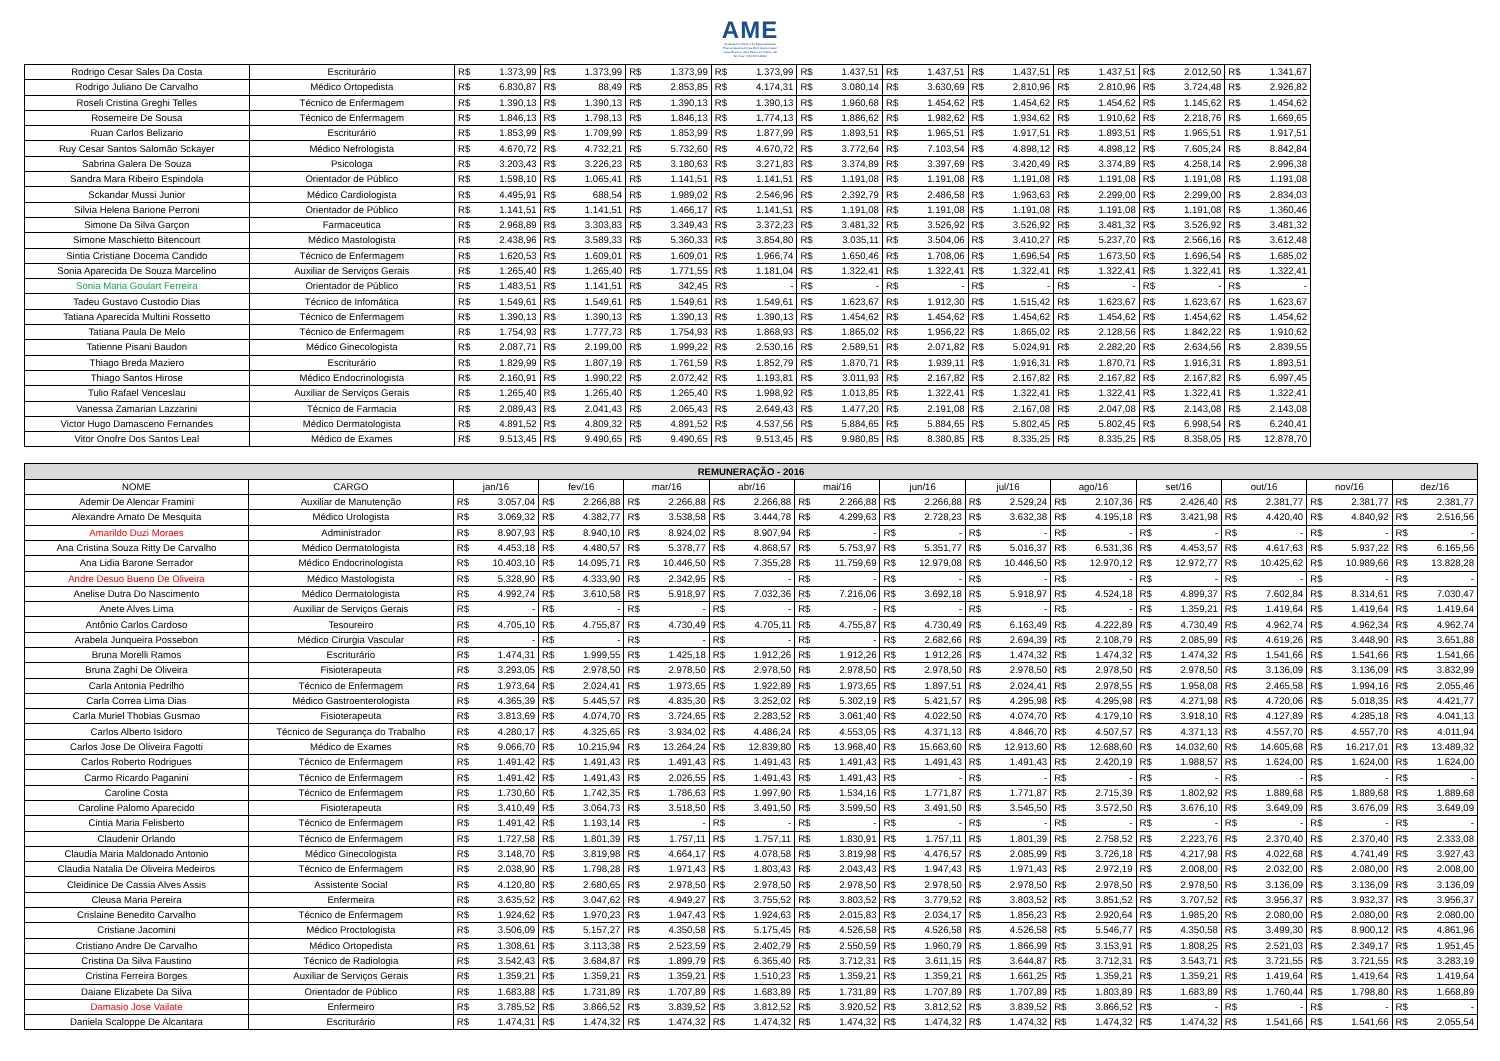AME
Ambulatório Médico de Especialidades
"Eliana Natalina Zonta Merli Giantomassi"
Casa Branca - Rua Pedro de Toledo, 48
Tel / Fax: (19) 3671-8000
| Rodrigo Cesar Sales Da Costa | Escriturário | R$ | 1.373,99 | R$ | 1.373,99 | R$ | 1.373,99 | R$ | 1.373,99 | R$ | 1.437,51 | R$ | 1.437,51 | R$ | 1.437,51 | R$ | 1.437,51 | R$ | 2.012,50 | R$ | 1.341,67 |
| Rodrigo Juliano De Carvalho | Médico Ortopedista | R$ | 6.830,87 | R$ | 88,49 | R$ | 2.853,85 | R$ | 4.174,31 | R$ | 3.080,14 | R$ | 3.630,69 | R$ | 2.810,96 | R$ | 2.810,96 | R$ | 3.724,48 | R$ | 2.926,82 |
| Roseli Cristina Greghi Telles | Técnico de Enfermagem | R$ | 1.390,13 | R$ | 1.390,13 | R$ | 1.390,13 | R$ | 1.390,13 | R$ | 1.960,68 | R$ | 1.454,62 | R$ | 1.454,62 | R$ | 1.454,62 | R$ | 1.145,62 | R$ | 1.454,62 |
| Rosemeire De Sousa | Técnico de Enfermagem | R$ | 1.846,13 | R$ | 1.798,13 | R$ | 1.846,13 | R$ | 1.774,13 | R$ | 1.886,62 | R$ | 1.982,62 | R$ | 1.934,62 | R$ | 1.910,62 | R$ | 2.218,76 | R$ | 1.669,65 |
| Ruan Carlos Belizario | Escriturário | R$ | 1.853,99 | R$ | 1.709,99 | R$ | 1.853,99 | R$ | 1.877,99 | R$ | 1.893,51 | R$ | 1.965,51 | R$ | 1.917,51 | R$ | 1.893,51 | R$ | 1.965,51 | R$ | 1.917,51 |
| Ruy Cesar Santos Salomão Sckayer | Médico Nefrologista | R$ | 4.670,72 | R$ | 4.732,21 | R$ | 5.732,60 | R$ | 4.670,72 | R$ | 3.772,64 | R$ | 7.103,54 | R$ | 4.898,12 | R$ | 4.898,12 | R$ | 7.605,24 | R$ | 8.842,84 |
| Sabrina Galera De Souza | Psicologa | R$ | 3.203,43 | R$ | 3.226,23 | R$ | 3.180,63 | R$ | 3.271,83 | R$ | 3.374,89 | R$ | 3.397,69 | R$ | 3.420,49 | R$ | 3.374,89 | R$ | 4.258,14 | R$ | 2.996,38 |
| Sandra Mara Ribeiro Espindola | Orientador de Público | R$ | 1.598,10 | R$ | 1.065,41 | R$ | 1.141,51 | R$ | 1.141,51 | R$ | 1.191,08 | R$ | 1.191,08 | R$ | 1.191,08 | R$ | 1.191,08 | R$ | 1.191,08 | R$ | 1.191,08 |
| Sckandar Mussi Junior | Médico Cardiologista | R$ | 4.495,91 | R$ | 688,54 | R$ | 1.989,02 | R$ | 2.546,96 | R$ | 2.392,79 | R$ | 2.486,58 | R$ | 1.963,63 | R$ | 2.299,00 | R$ | 2.299,00 | R$ | 2.834,03 |
| Silvia Helena Barione Perroni | Orientador de Público | R$ | 1.141,51 | R$ | 1.141,51 | R$ | 1.466,17 | R$ | 1.141,51 | R$ | 1.191,08 | R$ | 1.191,08 | R$ | 1.191,08 | R$ | 1.191,08 | R$ | 1.191,08 | R$ | 1.360,46 |
| Simone Da Silva Garçon | Farmaceutica | R$ | 2.968,89 | R$ | 3.303,83 | R$ | 3.349,43 | R$ | 3.372,23 | R$ | 3.481,32 | R$ | 3.526,92 | R$ | 3.526,92 | R$ | 3.481,32 | R$ | 3.526,92 | R$ | 3.481,32 |
| Simone Maschietto Bitencourt | Médico Mastologista | R$ | 2.438,96 | R$ | 3.589,33 | R$ | 5.360,33 | R$ | 3.854,80 | R$ | 3.035,11 | R$ | 3.504,06 | R$ | 3.410,27 | R$ | 5.237,70 | R$ | 2.566,16 | R$ | 3.612,48 |
| Sintia Cristiane Docema Candido | Técnico de Enfermagem | R$ | 1.620,53 | R$ | 1.609,01 | R$ | 1.609,01 | R$ | 1.966,74 | R$ | 1.650,46 | R$ | 1.708,06 | R$ | 1.696,54 | R$ | 1.673,50 | R$ | 1.696,54 | R$ | 1.685,02 |
| Sonia Aparecida De Souza Marcelino | Auxiliar de Serviços Gerais | R$ | 1.265,40 | R$ | 1.265,40 | R$ | 1.771,55 | R$ | 1.181,04 | R$ | 1.322,41 | R$ | 1.322,41 | R$ | 1.322,41 | R$ | 1.322,41 | R$ | 1.322,41 | R$ | 1.322,41 |
| Sonia Maria Goulart Ferreira | Orientador de Público | R$ | 1.483,51 | R$ | 1.141,51 | R$ | 342,45 | R$ | - | R$ | - | R$ | - | R$ | - | R$ | - | R$ | - | R$ | - |
| Tadeu Gustavo Custodio Dias | Técnico de Infomática | R$ | 1.549,61 | R$ | 1.549,61 | R$ | 1.549,61 | R$ | 1.549,61 | R$ | 1.623,67 | R$ | 1.912,30 | R$ | 1.515,42 | R$ | 1.623,67 | R$ | 1.623,67 | R$ | 1.623,67 |
| Tatiana Aparecida Multini Rossetto | Técnico de Enfermagem | R$ | 1.390,13 | R$ | 1.390,13 | R$ | 1.390,13 | R$ | 1.390,13 | R$ | 1.454,62 | R$ | 1.454,62 | R$ | 1.454,62 | R$ | 1.454,62 | R$ | 1.454,62 | R$ | 1.454,62 |
| Tatiana Paula De Melo | Técnico de Enfermagem | R$ | 1.754,93 | R$ | 1.777,73 | R$ | 1.754,93 | R$ | 1.868,93 | R$ | 1.865,02 | R$ | 1.956,22 | R$ | 1.865,02 | R$ | 2.128,56 | R$ | 1.842,22 | R$ | 1.910,62 |
| Tatienne Pisani Baudon | Médico Ginecologista | R$ | 2.087,71 | R$ | 2.199,00 | R$ | 1.999,22 | R$ | 2.530,16 | R$ | 2.589,51 | R$ | 2.071,82 | R$ | 5.024,91 | R$ | 2.282,20 | R$ | 2.634,56 | R$ | 2.839,55 |
| Thiago Breda Maziero | Escriturário | R$ | 1.829,99 | R$ | 1.807,19 | R$ | 1.761,59 | R$ | 1.852,79 | R$ | 1.870,71 | R$ | 1.939,11 | R$ | 1.916,31 | R$ | 1.870,71 | R$ | 1.916,31 | R$ | 1.893,51 |
| Thiago Santos Hirose | Médico Endocrinologista | R$ | 2.160,91 | R$ | 1.990,22 | R$ | 2.072,42 | R$ | 1.193,81 | R$ | 3.011,93 | R$ | 2.167,82 | R$ | 2.167,82 | R$ | 2.167,82 | R$ | 2.167,82 | R$ | 6.997,45 |
| Tulio Rafael Venceslau | Auxiliar de Serviços Gerais | R$ | 1.265,40 | R$ | 1.265,40 | R$ | 1.265,40 | R$ | 1.998,92 | R$ | 1.013,85 | R$ | 1.322,41 | R$ | 1.322,41 | R$ | 1.322,41 | R$ | 1.322,41 | R$ | 1.322,41 |
| Vanessa Zamarian Lazzarini | Técnico de Farmacia | R$ | 2.089,43 | R$ | 2.041,43 | R$ | 2.065,43 | R$ | 2.649,43 | R$ | 1.477,20 | R$ | 2.191,08 | R$ | 2.167,08 | R$ | 2.047,08 | R$ | 2.143,08 | R$ | 2.143,08 |
| Victor Hugo Damasceno Fernandes | Médico Dermatologista | R$ | 4.891,52 | R$ | 4.809,32 | R$ | 4.891,52 | R$ | 4.537,56 | R$ | 5.884,65 | R$ | 5.884,65 | R$ | 5.802,45 | R$ | 5.802,45 | R$ | 6.998,54 | R$ | 6.240,41 |
| Vitor Onofre Dos Santos Leal | Médico de Exames | R$ | 9.513,45 | R$ | 9.490,65 | R$ | 9.490,65 | R$ | 9.513,45 | R$ | 9.980,85 | R$ | 8.380,85 | R$ | 8.335,25 | R$ | 8.335,25 | R$ | 8.358,05 | R$ | 12.878,70 |
| REMUNERAÇÃO - 2016 | | | | | | | | | | | | | | | | | | | | | | | | | |
| --- | --- | --- | --- | --- | --- | --- | --- | --- | --- | --- | --- | --- | --- | --- | --- | --- | --- | --- | --- | --- | --- | --- | --- | --- | --- |
| NOME | CARGO | jan/16 | | fev/16 | | mar/16 | | abr/16 | | mai/16 | | jun/16 | | jul/16 | | ago/16 | | set/16 | | out/16 | | nov/16 | | dez/16 | |
| Ademir De Alencar Framini | Auxiliar de Manutenção | R$ | 3.057,04 | R$ | 2.266,88 | R$ | 2.266,88 | R$ | 2.266,88 | R$ | 2.266,88 | R$ | 2.266,88 | R$ | 2.529,24 | R$ | 2.107,36 | R$ | 2.426,40 | R$ | 2.381,77 | R$ | 2.381,77 | R$ | 2.381,77 |
| Alexandre Amato De Mesquita | Médico Urologista | R$ | 3.069,32 | R$ | 4.382,77 | R$ | 3.538,58 | R$ | 3.444,78 | R$ | 4.299,63 | R$ | 2.728,23 | R$ | 3.632,38 | R$ | 4.195,18 | R$ | 3.421,98 | R$ | 4.420,40 | R$ | 4.840,92 | R$ | 2.516,56 |
| Amarildo Duzi Moraes | Administrador | R$ | 8.907,93 | R$ | 8.940,10 | R$ | 8.924,02 | R$ | 8.907,94 | R$ | - | R$ | - | R$ | - | R$ | - | R$ | - | R$ | - | R$ | - | R$ | - |
| Ana Cristina Souza Ritty De Carvalho | Médico Dermatologista | R$ | 4.453,18 | R$ | 4.480,57 | R$ | 5.378,77 | R$ | 4.868,57 | R$ | 5.753,97 | R$ | 5.351,77 | R$ | 5.016,37 | R$ | 6.531,36 | R$ | 4.453,57 | R$ | 4.617,63 | R$ | 5.937,22 | R$ | 6.165,56 |
| Ana Lidia Barone Serrador | Médico Endocrinologista | R$ | 10.403,10 | R$ | 14.095,71 | R$ | 10.446,50 | R$ | 7.355,28 | R$ | 11.759,69 | R$ | 12.979,08 | R$ | 10.446,50 | R$ | 12.970,12 | R$ | 12.972,77 | R$ | 10.425,62 | R$ | 10.989,66 | R$ | 13.828,28 |
| Andre Desuo Bueno De Oliveira | Médico Mastologista | R$ | 5.328,90 | R$ | 4.333,90 | R$ | 2.342,95 | R$ | - | R$ | - | R$ | - | R$ | - | R$ | - | R$ | - | R$ | - | R$ | - | R$ | - |
| Anelise Dutra Do Nascimento | Médico Dermatologista | R$ | 4.992,74 | R$ | 3.610,58 | R$ | 5.918,97 | R$ | 7.032,36 | R$ | 7.216,06 | R$ | 3.692,18 | R$ | 5.918,97 | R$ | 4.524,18 | R$ | 4.899,37 | R$ | 7.602,84 | R$ | 8.314,61 | R$ | 7.030,47 |
| Anete Alves Lima | Auxiliar de Serviços Gerais | R$ | - | R$ | - | R$ | - | R$ | - | R$ | - | R$ | - | R$ | - | R$ | - | R$ | 1.359,21 | R$ | 1.419,64 | R$ | 1.419,64 | R$ | 1.419,64 |
| Antônio Carlos Cardoso | Tesoureiro | R$ | 4.705,10 | R$ | 4.755,87 | R$ | 4.730,49 | R$ | 4.705,11 | R$ | 4.755,87 | R$ | 4.730,49 | R$ | 6.163,49 | R$ | 4.222,89 | R$ | 4.730,49 | R$ | 4.962,74 | R$ | 4.962,34 | R$ | 4.962,74 |
| Arabela Junqueira Possebon | Médico Cirurgia Vascular | R$ | - | R$ | - | R$ | - | R$ | - | R$ | - | R$ | 2.682,66 | R$ | 2.694,39 | R$ | 2.108,79 | R$ | 2.085,99 | R$ | 4.619,26 | R$ | 3.448,90 | R$ | 3.651,88 |
| Bruna Morelli Ramos | Escriturário | R$ | 1.474,31 | R$ | 1.999,55 | R$ | 1.425,18 | R$ | 1.912,26 | R$ | 1.912,26 | R$ | 1.912,26 | R$ | 1.474,32 | R$ | 1.474,32 | R$ | 1.474,32 | R$ | 1.541,66 | R$ | 1.541,66 | R$ | 1.541,66 |
| Bruna Zaghi De Oliveira | Fisioterapeuta | R$ | 3.293,05 | R$ | 2.978,50 | R$ | 2.978,50 | R$ | 2.978,50 | R$ | 2.978,50 | R$ | 2.978,50 | R$ | 2.978,50 | R$ | 2.978,50 | R$ | 2.978,50 | R$ | 3.136,09 | R$ | 3.136,09 | R$ | 3.832,99 |
| Carla Antonia Pedrilho | Técnico de Enfermagem | R$ | 1.973,64 | R$ | 2.024,41 | R$ | 1.973,65 | R$ | 1.922,89 | R$ | 1.973,65 | R$ | 1.897,51 | R$ | 2.024,41 | R$ | 2.978,55 | R$ | 1.958,08 | R$ | 2.465,58 | R$ | 1.994,16 | R$ | 2.055,46 |
| Carla Correa Lima Dias | Médico Gastroenterologista | R$ | 4.365,39 | R$ | 5.445,57 | R$ | 4.835,30 | R$ | 3.252,02 | R$ | 5.302,19 | R$ | 5.421,57 | R$ | 4.295,98 | R$ | 4.295,98 | R$ | 4.271,98 | R$ | 4.720,06 | R$ | 5.018,35 | R$ | 4.421,77 |
| Carla Muriel Thobias Gusmao | Fisioterapeuta | R$ | 3.813,69 | R$ | 4.074,70 | R$ | 3.724,65 | R$ | 2.283,52 | R$ | 3.061,40 | R$ | 4.022,50 | R$ | 4.074,70 | R$ | 4.179,10 | R$ | 3.918,10 | R$ | 4.127,89 | R$ | 4.285,18 | R$ | 4.041,13 |
| Carlos Alberto Isidoro | Técnico de Segurança do Trabalho | R$ | 4.280,17 | R$ | 4.325,65 | R$ | 3.934,02 | R$ | 4.486,24 | R$ | 4.553,05 | R$ | 4.371,13 | R$ | 4.846,70 | R$ | 4.507,57 | R$ | 4.371,13 | R$ | 4.557,70 | R$ | 4.557,70 | R$ | 4.011,94 |
| Carlos Jose De Oliveira Fagotti | Médico de Exames | R$ | 9.066,70 | R$ | 10.215,94 | R$ | 13.264,24 | R$ | 12.839,80 | R$ | 13.968,40 | R$ | 15.663,60 | R$ | 12.913,60 | R$ | 12.688,60 | R$ | 14.032,60 | R$ | 14.605,68 | R$ | 16.217,01 | R$ | 13.489,32 |
| Carlos Roberto Rodrigues | Técnico de Enfermagem | R$ | 1.491,42 | R$ | 1.491,43 | R$ | 1.491,43 | R$ | 1.491,43 | R$ | 1.491,43 | R$ | 1.491,43 | R$ | 1.491,43 | R$ | 2.420,19 | R$ | 1.988,57 | R$ | 1.624,00 | R$ | 1.624,00 | R$ | 1.624,00 |
| Carmo Ricardo Paganini | Técnico de Enfermagem | R$ | 1.491,42 | R$ | 1.491,43 | R$ | 2.026,55 | R$ | 1.491,43 | R$ | 1.491,43 | R$ | - | R$ | - | R$ | - | R$ | - | R$ | - | R$ | - | R$ | - |
| Caroline Costa | Técnico de Enfermagem | R$ | 1.730,60 | R$ | 1.742,35 | R$ | 1.786,63 | R$ | 1.997,90 | R$ | 1.534,16 | R$ | 1.771,87 | R$ | 1.771,87 | R$ | 2.715,39 | R$ | 1.802,92 | R$ | 1.889,68 | R$ | 1.889,68 | R$ | 1.889,68 |
| Caroline Palomo Aparecido | Fisioterapeuta | R$ | 3.410,49 | R$ | 3.064,73 | R$ | 3.518,50 | R$ | 3.491,50 | R$ | 3.599,50 | R$ | 3.491,50 | R$ | 3.545,50 | R$ | 3.572,50 | R$ | 3.676,10 | R$ | 3.649,09 | R$ | 3.676,09 | R$ | 3.649,09 |
| Cintia Maria Felisberto | Técnico de Enfermagem | R$ | 1.491,42 | R$ | 1.193,14 | R$ | - | R$ | - | R$ | - | R$ | - | R$ | - | R$ | - | R$ | - | R$ | - | R$ | - | R$ | - |
| Claudenir Orlando | Técnico de Enfermagem | R$ | 1.727,58 | R$ | 1.801,39 | R$ | 1.757,11 | R$ | 1.757,11 | R$ | 1.830,91 | R$ | 1.757,11 | R$ | 1.801,39 | R$ | 2.758,52 | R$ | 2.223,76 | R$ | 2.370,40 | R$ | 2.370,40 | R$ | 2.333,08 |
| Claudia Maria Maldonado Antonio | Médico Ginecologista | R$ | 3.148,70 | R$ | 3.819,98 | R$ | 4.664,17 | R$ | 4.078,58 | R$ | 3.819,98 | R$ | 4.476,57 | R$ | 2.085,99 | R$ | 3.726,18 | R$ | 4.217,98 | R$ | 4.022,68 | R$ | 4.741,49 | R$ | 3.927,43 |
| Claudia Natalia De Oliveira Medeiros | Técnico de Enfermagem | R$ | 2.038,90 | R$ | 1.798,28 | R$ | 1.971,43 | R$ | 1.803,43 | R$ | 2.043,43 | R$ | 1.947,43 | R$ | 1.971,43 | R$ | 2.972,19 | R$ | 2.008,00 | R$ | 2.032,00 | R$ | 2.080,00 | R$ | 2.008,00 |
| Cleidinice De Cassia Alves Assis | Assistente Social | R$ | 4.120,80 | R$ | 2.680,65 | R$ | 2.978,50 | R$ | 2.978,50 | R$ | 2.978,50 | R$ | 2.978,50 | R$ | 2.978,50 | R$ | 2.978,50 | R$ | 2.978,50 | R$ | 3.136,09 | R$ | 3.136,09 | R$ | 3.136,09 |
| Cleusa Maria Pereira | Enfermeira | R$ | 3.635,52 | R$ | 3.047,62 | R$ | 4.949,27 | R$ | 3.755,52 | R$ | 3.803,52 | R$ | 3.779,52 | R$ | 3.803,52 | R$ | 3.851,52 | R$ | 3.707,52 | R$ | 3.956,37 | R$ | 3.932,37 | R$ | 3.956,37 |
| Crislaine Benedito Carvalho | Técnico de Enfermagem | R$ | 1.924,62 | R$ | 1.970,23 | R$ | 1.947,43 | R$ | 1.924,63 | R$ | 2.015,83 | R$ | 2.034,17 | R$ | 1.856,23 | R$ | 2.920,64 | R$ | 1.985,20 | R$ | 2.080,00 | R$ | 2.080,00 | R$ | 2.080,00 |
| Cristiane Jacomini | Médico Proctologista | R$ | 3.506,09 | R$ | 5.157,27 | R$ | 4.350,58 | R$ | 5.175,45 | R$ | 4.526,58 | R$ | 4.526,58 | R$ | 4.526,58 | R$ | 5.546,77 | R$ | 4.350,58 | R$ | 3.499,30 | R$ | 8.900,12 | R$ | 4.861,96 |
| Cristiano Andre De Carvalho | Médico Ortopedista | R$ | 1.308,61 | R$ | 3.113,38 | R$ | 2.523,59 | R$ | 2.402,79 | R$ | 2.550,59 | R$ | 1.960,79 | R$ | 1.866,99 | R$ | 3.153,91 | R$ | 1.808,25 | R$ | 2.521,03 | R$ | 2.349,17 | R$ | 1.951,45 |
| Cristina Da Silva Faustino | Técnico de Radiologia | R$ | 3.542,43 | R$ | 3.684,87 | R$ | 1.899,79 | R$ | 6.365,40 | R$ | 3.712,31 | R$ | 3.611,15 | R$ | 3.644,87 | R$ | 3.712,31 | R$ | 3.543,71 | R$ | 3.721,55 | R$ | 3.721,55 | R$ | 3.283,19 |
| Cristina Ferreira Borges | Auxiliar de Serviços Gerais | R$ | 1.359,21 | R$ | 1.359,21 | R$ | 1.359,21 | R$ | 1.510,23 | R$ | 1.359,21 | R$ | 1.359,21 | R$ | 1.661,25 | R$ | 1.359,21 | R$ | 1.359,21 | R$ | 1.419,64 | R$ | 1.419,64 | R$ | 1.419,64 |
| Daiane Elizabete Da Silva | Orientador de Público | R$ | 1.683,88 | R$ | 1.731,89 | R$ | 1.707,89 | R$ | 1.683,89 | R$ | 1.731,89 | R$ | 1.707,89 | R$ | 1.707,89 | R$ | 1.803,89 | R$ | 1.683,89 | R$ | 1.760,44 | R$ | 1.798,80 | R$ | 1.668,89 |
| Damasio Jose Vailate | Enfermeiro | R$ | 3.785,52 | R$ | 3.866,52 | R$ | 3.839,52 | R$ | 3.812,52 | R$ | 3.920,52 | R$ | 3.812,52 | R$ | 3.839,52 | R$ | 3.866,52 | R$ | - | R$ | - | R$ | - | R$ | - |
| Daniela Scaloppe De Alcantara | Escriturário | R$ | 1.474,31 | R$ | 1.474,32 | R$ | 1.474,32 | R$ | 1.474,32 | R$ | 1.474,32 | R$ | 1.474,32 | R$ | 1.474,32 | R$ | 1.474,32 | R$ | 1.474,32 | R$ | 1.541,66 | R$ | 1.541,66 | R$ | 2.055,54 |